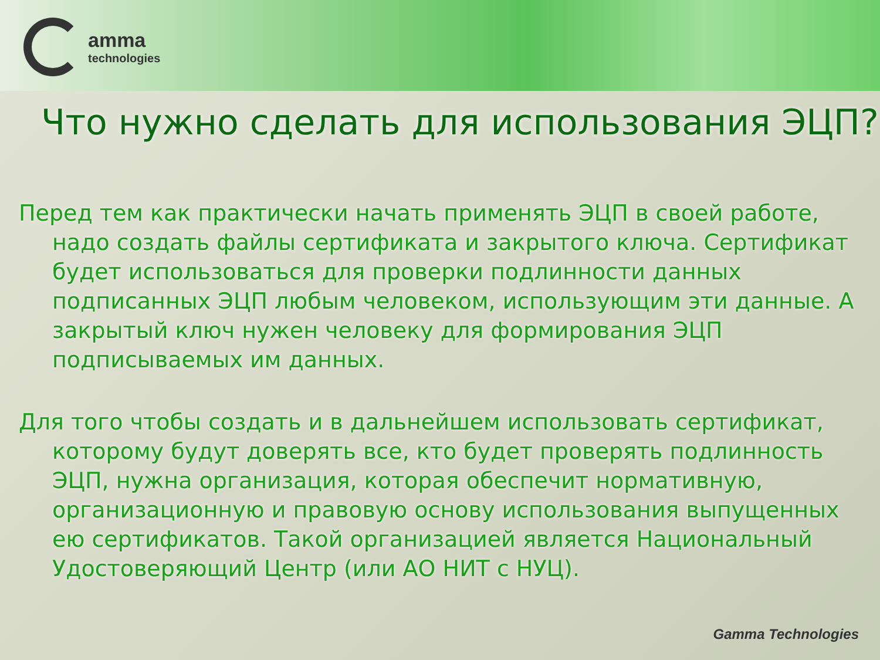amma
technologies
Что нужно сделать для использования ЭЦП?
Перед тем как практически начать применять ЭЦП в своей работе, надо создать файлы сертификата и закрытого ключа. Сертификат будет использоваться для проверки подлинности данных подписанных ЭЦП любым человеком, использующим эти данные. А закрытый ключ нужен человеку для формирования ЭЦП подписываемых им данных.
Для того чтобы создать и в дальнейшем использовать сертификат, которому будут доверять все, кто будет проверять подлинность ЭЦП, нужна организация, которая обеспечит нормативную, организационную и правовую основу использования выпущенных ею сертификатов. Такой организацией является Национальный Удостоверяющий Центр (или АО НИТ с НУЦ).
Gamma Technologies